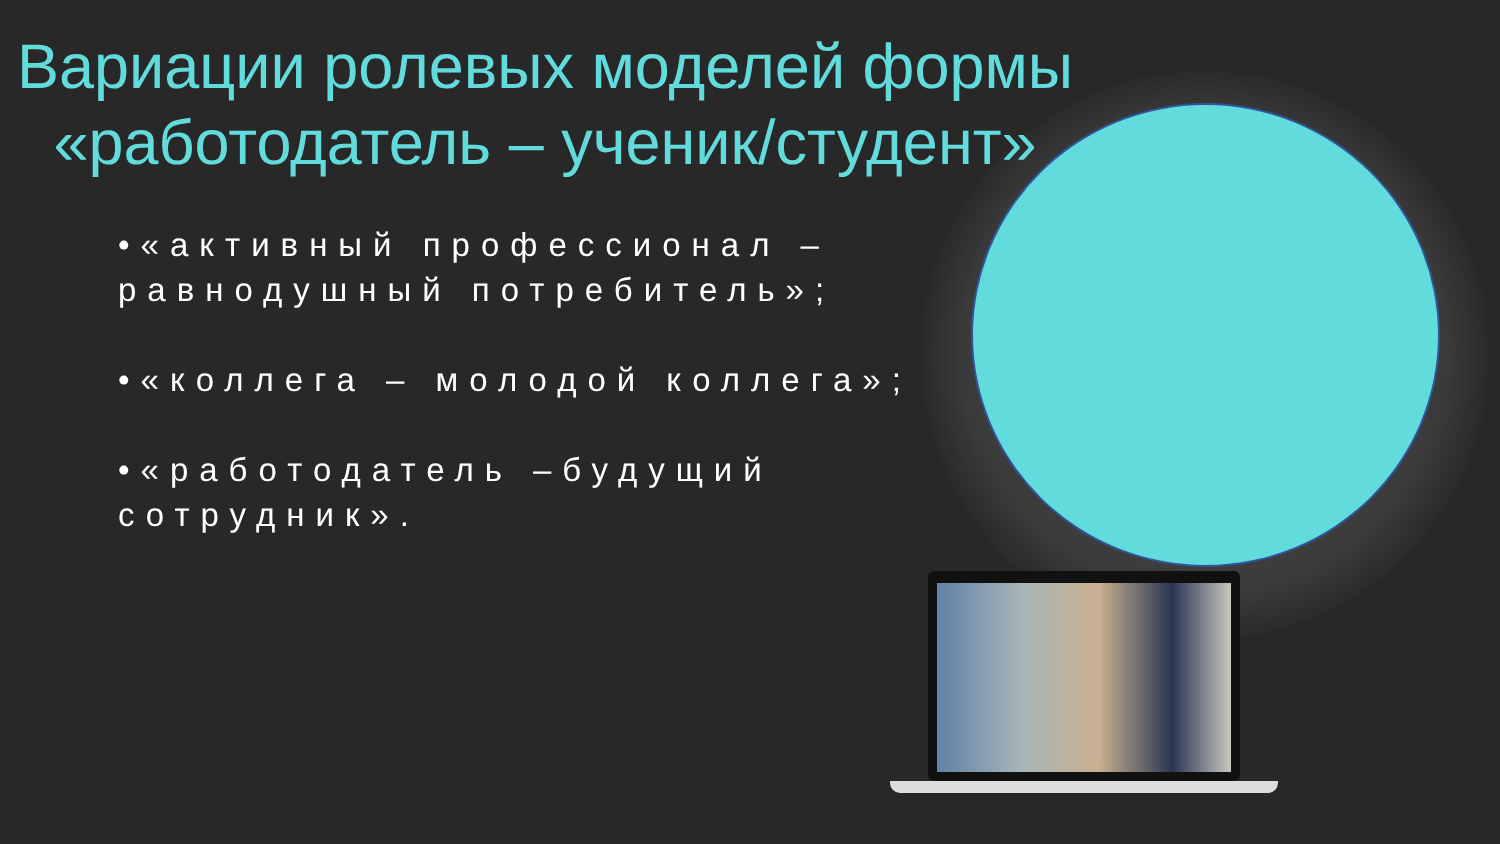Вариации ролевых моделей формы «работодатель – ученик/студент»
•«активный профессионал – равнодушный потребитель»;
•«коллега – молодой коллега»;
•«работодатель –будущий сотрудник».